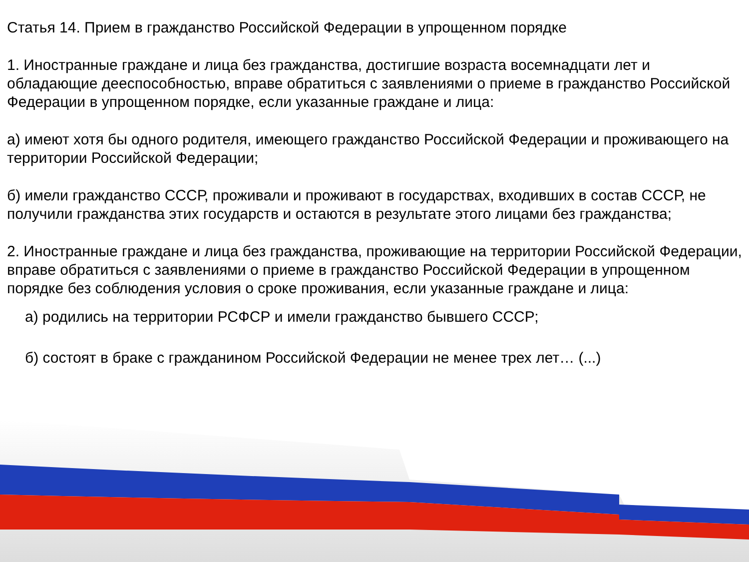Статья 14. Прием в гражданство Российской Федерации в упрощенном порядке
1. Иностранные граждане и лица без гражданства, достигшие возраста восемнадцати лет и обладающие дееспособностью, вправе обратиться с заявлениями о приеме в гражданство Российской Федерации в упрощенном порядке, если указанные граждане и лица:
а) имеют хотя бы одного родителя, имеющего гражданство Российской Федерации и проживающего на территории Российской Федерации;
б) имели гражданство СССР, проживали и проживают в государствах, входивших в состав СССР, не получили гражданства этих государств и остаются в результате этого лицами без гражданства;
2. Иностранные граждане и лица без гражданства, проживающие на территории Российской Федерации, вправе обратиться с заявлениями о приеме в гражданство Российской Федерации в упрощенном порядке без соблюдения условия о сроке проживания, если указанные граждане и лица:
а) родились на территории РСФСР и имели гражданство бывшего СССР;
б) состоят в браке с гражданином Российской Федерации не менее трех лет… (...)